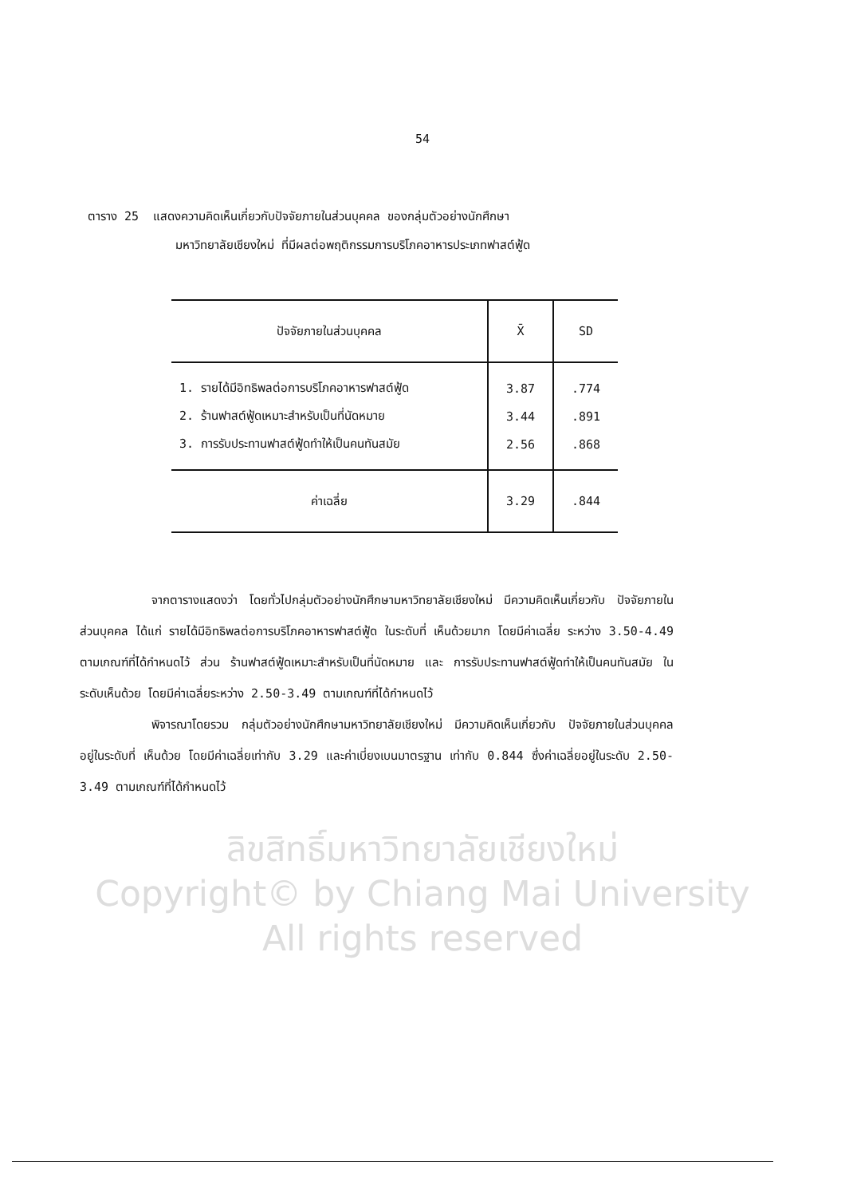54
ตาราง 25 แสดงความคิดเห็นเกี่ยวกับปัจจัยภายในส่วนบุคคล ของกลุ่มตัวอย่างนักศึกษา
มหาวิทยาลัยเชียงใหม่ ที่มีผลต่อพฤติกรรมการบริโภคอาหารประเภทฟาสต์ฟู้ด
| ปัจจัยภายในส่วนบุคคล | X̄ | SD |
| --- | --- | --- |
| 1. รายได้มีอิทธิพลต่อการบริโภคอาหารฟาสต์ฟู้ด | 3.87 | .774 |
| 2. ร้านฟาสต์ฟู้ดเหมาะสำหรับเป็นที่นัดหมาย | 3.44 | .891 |
| 3. การรับประทานฟาสต์ฟู้ดทำให้เป็นคนทันสมัย | 2.56 | .868 |
| ค่าเฉลี่ย | 3.29 | .844 |
จากตารางแสดงว่า โดยทั่วไปกลุ่มตัวอย่างนักศึกษามหาวิทยาลัยเชียงใหม่ มีความคิดเห็นเกี่ยวกับ ปัจจัยภายในส่วนบุคคล ได้แก่ รายได้มีอิทธิพลต่อการบริโภคอาหารฟาสต์ฟู้ด ในระดับที่ เห็นด้วยมาก โดยมีค่าเฉลี่ย ระหว่าง 3.50-4.49 ตามเกณฑ์ที่ได้กำหนดไว้ ส่วน ร้านฟาสต์ฟู้ดเหมาะสำหรับเป็นที่นัดหมาย และ การรับประทานฟาสต์ฟู้ดทำให้เป็นคนทันสมัย ในระดับเห็นด้วย โดยมีค่าเฉลี่ยระหว่าง 2.50-3.49 ตามเกณฑ์ที่ได้กำหนดไว้
พิจารณาโดยรวม กลุ่มตัวอย่างนักศึกษามหาวิทยาลัยเชียงใหม่ มีความคิดเห็นเกี่ยวกับ ปัจจัยภายในส่วนบุคคล อยู่ในระดับที่ เห็นด้วย โดยมีค่าเฉลี่ยเท่ากับ 3.29 และค่าเบี่ยงเบนมาตรฐาน เท่ากับ 0.844 ซึ่งค่าเฉลี่ยอยู่ในระดับ 2.50-3.49 ตามเกณฑ์ที่ได้กำหนดไว้
ลิขสิทธิ์มหาวิทยาลัยเชียงใหม่
Copyright© by Chiang Mai University
All rights reserved